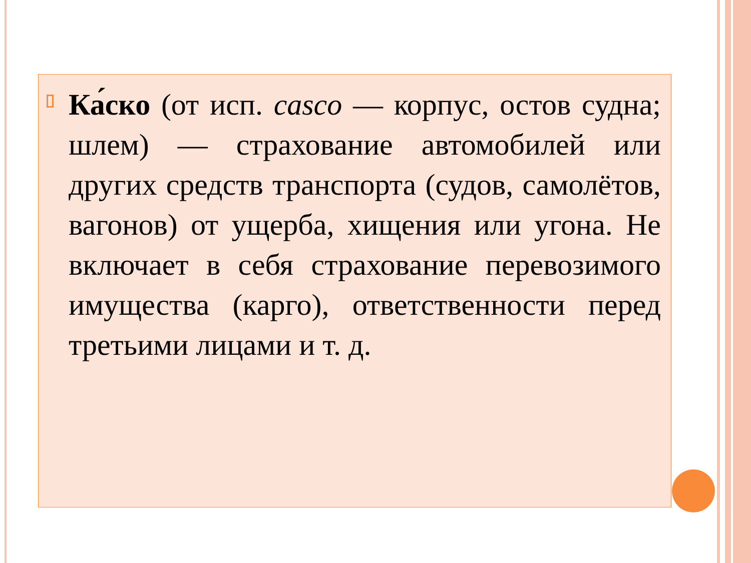Ка́ско (от исп. casco — корпус, остов судна; шлем) — страхование автомобилей или других средств транспорта (судов, самолётов, вагонов) от ущерба, хищения или угона. Не включает в себя страхование перевозимого имущества (карго), ответственности перед третьими лицами и т. д.